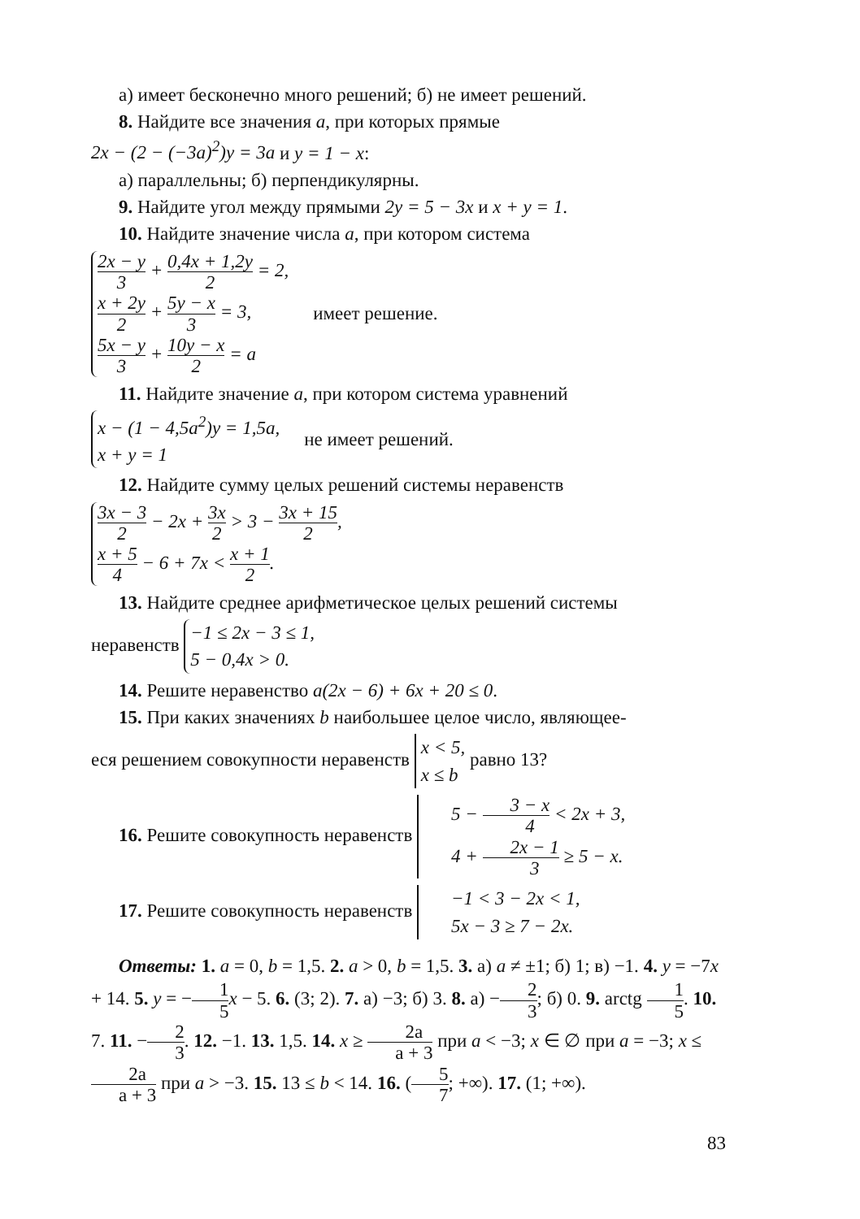а) имеет бесконечно много решений; б) не имеет решений.
8. Найдите все значения a, при которых прямые
2x − (2 − (−3a)<sup>2</sup>)y = 3a и y = 1 − x:
а) параллельны; б) перпендикулярны.
9. Найдите угол между прямыми 2y = 5 − 3x и x + y = 1.
10. Найдите значение числа a, при котором система
2x − y 3 + 0,4x + 1,2y 2 = 2,
x + 2y 2 + 5y − x 3 = 3,
5x − y 3 + 10y − x 2 = a
имеет решение.
11. Найдите значение a, при котором система уравнений
x − (1 − 4,5a<sup>2</sup>)y = 1,5a,
x + y = 1
не имеет решений.
12. Найдите сумму целых решений системы неравенств
3x − 3 2 − 2x + 3x 2 > 3 − 3x + 15 2,
x + 5 4 − 6 + 7x < x + 1 2.
13. Найдите среднее арифметическое целых решений системы
неравенств −1 ≤ 2x − 3 ≤ 1, 5 − 0,4x > 0.
14. Решите неравенство a(2x − 6) + 6x + 20 ≤ 0.
15. При каких значениях b наибольшее целое число, являющее-
еся решением совокупности неравенств x < 5, x ≤ b равно 13?
16. Решите совокупность неравенств 5 − 3 − x 4 < 2x + 3, 4 + 2x − 1 3 ≥ 5 − x.
17. Решите совокупность неравенств −1 < 3 − 2x < 1, 5x − 3 ≥ 7 − 2x.
Ответы: 1. a = 0, b = 1,5. 2. a > 0, b = 1,5. 3. а) a ≠ ±1; б) 1; в) −1. 4. y = −7x + 14. 5. y = −1 5 x − 5. 6. (3; 2). 7. а) −3; б) 3. 8. а) −2 3; б) 0. 9. arctg 1 5. 10. 7. 11. −2 3. 12. −1. 13. 1,5. 14. x ≥ 2a a + 3 при a < −3; x ∈ ∅ при a = −3; x ≤ 2a a + 3 при a > −3. 15. 13 ≤ b < 14. 16. (5 7; +∞). 17. (1; +∞).
83